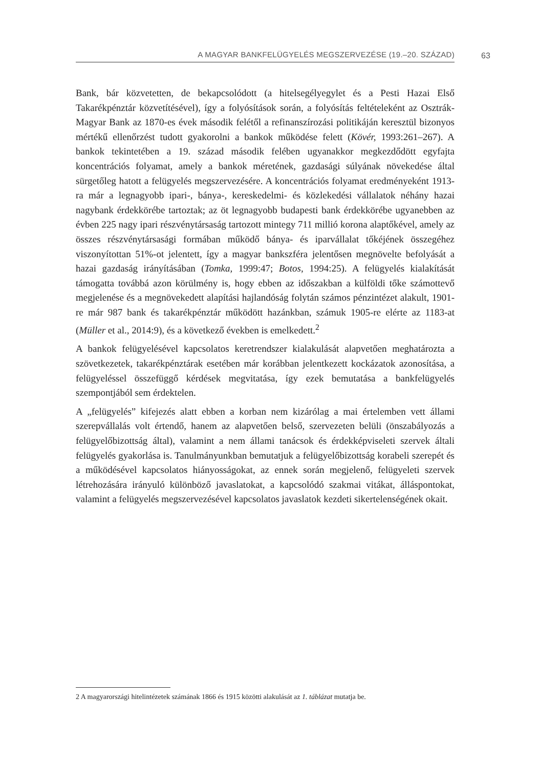A MAGYAR BANKFELÜGYELÉS MEGSZERVEZÉSE (19.–20. SZÁZAD) 63
Bank, bár közvetetten, de bekapcsolódott (a hitelsegélyegylet és a Pesti Hazai Első Takarékpénztár közvetítésével), így a folyósítások során, a folyósítás feltételeként az Osztrák-Magyar Bank az 1870-es évek második felétől a refinanszírozási politikáján keresztül bizonyos mértékű ellenőrzést tudott gyakorolni a bankok működése felett (Kövér, 1993:261–267). A bankok tekintetében a 19. század második felében ugyanakkor megkezdődött egyfajta koncentrációs folyamat, amely a bankok méretének, gazdasági súlyának növekedése által sürgetőleg hatott a felügyelés megszervezésére. A koncentrációs folyamat eredményeként 1913-ra már a legnagyobb ipari-, bánya-, kereskedelmi- és közlekedési vállalatok néhány hazai nagybank érdekkörébe tartoztak; az öt legnagyobb budapesti bank érdekkörébe ugyanebben az évben 225 nagy ipari részvénytársaság tartozott mintegy 711 millió korona alaptőkével, amely az összes részvénytársasági formában működő bánya- és iparvállalat tőkéjének összegéhez viszonyítottan 51%-ot jelentett, így a magyar bankszféra jelentősen megnövelte befolyását a hazai gazdaság irányításában (Tomka, 1999:47; Botos, 1994:25). A felügyelés kialakítását támogatta továbbá azon körülmény is, hogy ebben az időszakban a külföldi tőke számottevő megjelenése és a megnövekedett alapítási hajlandóság folytán számos pénzintézet alakult, 1901-re már 987 bank és takarékpénztár működött hazánkban, számuk 1905-re elérte az 1183-at (Müller et al., 2014:9), és a következő években is emelkedett.<sup>2</sup>
A bankok felügyelésével kapcsolatos keretrendszer kialakulását alapvetően meghatározta a szövetkezetek, takarékpénztárak esetében már korábban jelentkezett kockázatok azonosítása, a felügyeléssel összefüggő kérdések megvitatása, így ezek bemutatása a bankfelügyelés szempontjából sem érdektelen.
A „felügyelés” kifejezés alatt ebben a korban nem kizárólag a mai értelemben vett állami szerepvállalás volt értendő, hanem az alapvetően belső, szervezeten belüli (önszabályozás a felügyelőbizottság által), valamint a nem állami tanácsok és érdekképviseleti szervek általi felügyelés gyakorlása is. Tanulmányunkban bemutatjuk a felügyelőbizottság korabeli szerepét és a működésével kapcsolatos hiányosságokat, az ennek során megjelenő, felügyeleti szervek létrehozására irányuló különböző javaslatokat, a kapcsolódó szakmai vitákat, álláspontokat, valamint a felügyelés megszervezésével kapcsolatos javaslatok kezdeti sikertelenségének okait.
2 A magyarországi hitelintézetek számának 1866 és 1915 közötti alakulását az 1. táblázat mutatja be.